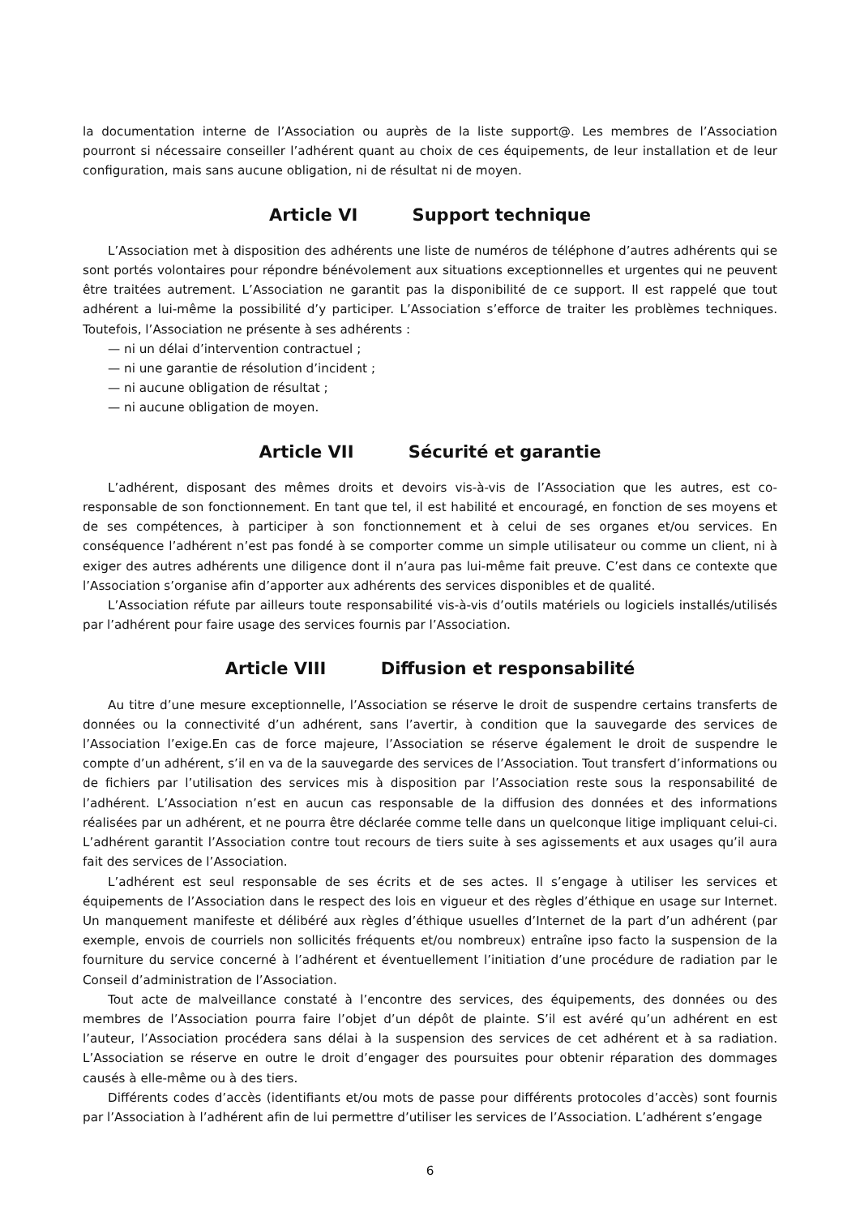la documentation interne de l’Association ou auprès de la liste support@. Les membres de l’Association pourront si nécessaire conseiller l’adhérent quant au choix de ces équipements, de leur installation et de leur configuration, mais sans aucune obligation, ni de résultat ni de moyen.
Article VI Support technique
L’Association met à disposition des adhérents une liste de numéros de téléphone d’autres adhérents qui se sont portés volontaires pour répondre bénévolement aux situations exceptionnelles et urgentes qui ne peuvent être traitées autrement. L’Association ne garantit pas la disponibilité de ce support. Il est rappelé que tout adhérent a lui-même la possibilité d’y participer. L’Association s’efforce de traiter les problèmes techniques. Toutefois, l’Association ne présente à ses adhérents :
— ni un délai d’intervention contractuel ;
— ni une garantie de résolution d’incident ;
— ni aucune obligation de résultat ;
— ni aucune obligation de moyen.
Article VII Sécurité et garantie
L’adhérent, disposant des mêmes droits et devoirs vis-à-vis de l’Association que les autres, est co-responsable de son fonctionnement. En tant que tel, il est habilité et encouragé, en fonction de ses moyens et de ses compétences, à participer à son fonctionnement et à celui de ses organes et/ou services. En conséquence l’adhérent n’est pas fondé à se comporter comme un simple utilisateur ou comme un client, ni à exiger des autres adhérents une diligence dont il n’aura pas lui-même fait preuve. C’est dans ce contexte que l’Association s’organise afin d’apporter aux adhérents des services disponibles et de qualité.
L’Association réfute par ailleurs toute responsabilité vis-à-vis d’outils matériels ou logiciels installés/utilisés par l’adhérent pour faire usage des services fournis par l’Association.
Article VIII Diffusion et responsabilité
Au titre d’une mesure exceptionnelle, l’Association se réserve le droit de suspendre certains transferts de données ou la connectivité d’un adhérent, sans l’avertir, à condition que la sauvegarde des services de l’Association l’exige.En cas de force majeure, l’Association se réserve également le droit de suspendre le compte d’un adhérent, s’il en va de la sauvegarde des services de l’Association. Tout transfert d’informations ou de fichiers par l’utilisation des services mis à disposition par l’Association reste sous la responsabilité de l’adhérent. L’Association n’est en aucun cas responsable de la diffusion des données et des informations réalisées par un adhérent, et ne pourra être déclarée comme telle dans un quelconque litige impliquant celui-ci. L’adhérent garantit l’Association contre tout recours de tiers suite à ses agissements et aux usages qu’il aura fait des services de l’Association.
L’adhérent est seul responsable de ses écrits et de ses actes. Il s’engage à utiliser les services et équipements de l’Association dans le respect des lois en vigueur et des règles d’éthique en usage sur Internet. Un manquement manifeste et délibéré aux règles d’éthique usuelles d’Internet de la part d’un adhérent (par exemple, envois de courriels non sollicités fréquents et/ou nombreux) entraîne ipso facto la suspension de la fourniture du service concerné à l’adhérent et éventuellement l’initiation d’une procédure de radiation par le Conseil d’administration de l’Association.
Tout acte de malveillance constaté à l’encontre des services, des équipements, des données ou des membres de l’Association pourra faire l’objet d’un dépôt de plainte. S’il est avéré qu’un adhérent en est l’auteur, l’Association procédera sans délai à la suspension des services de cet adhérent et à sa radiation. L’Association se réserve en outre le droit d’engager des poursuites pour obtenir réparation des dommages causés à elle-même ou à des tiers.
Différents codes d’accès (identifiants et/ou mots de passe pour différents protocoles d’accès) sont fournis par l’Association à l’adhérent afin de lui permettre d’utiliser les services de l’Association. L’adhérent s’engage
6